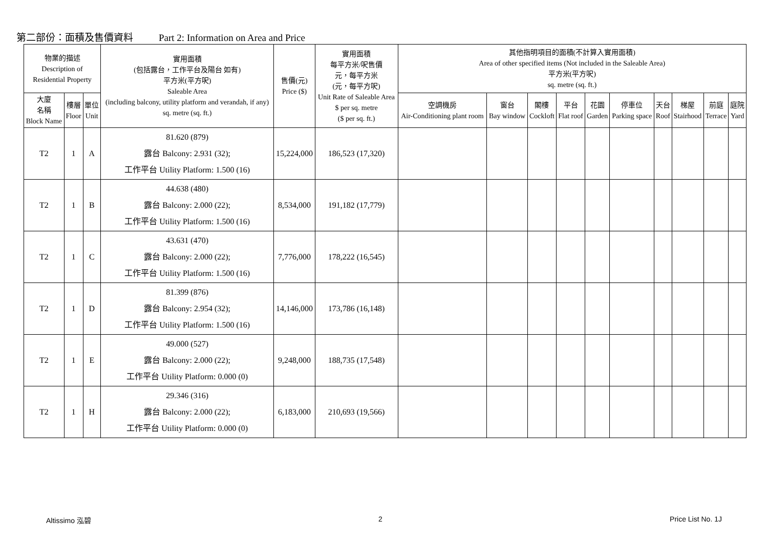第二部份：面積及售價資料 Part 2: Information on Area and Price
| 物業的描述 Description of Residential Property | | | 實用面積 (包括露台，工作平台及陽台 如有) 平方米(平方呎) Saleable Area (including balcony, utility platform and verandah, if any) sq. metre (sq. ft.) | 售價(元) Price ($) | 實用面積 每平方米/呎售價 元，每平方米 (元，每平方呎) Unit Rate of Saleable Area $ per sq. metre ($ per sq. ft.) | 其他指明項目的面積(不計算入實用面積) Area of other specified items (Not included in the Saleable Area) 平方米(平方呎) sq. metre (sq. ft.) | | | | | | | | | |
| --- | --- | --- | --- | --- | --- | --- | --- | --- | --- | --- | --- | --- | --- | --- | --- |
| 大廈 名稱 Block Name | 樓層 Floor | 單位 Unit | | | | 空調機房 Air-Conditioning plant room | 窗台 Bay window | 閣樓 Cockloft | 平台 Flat roof | 花園 Garden | 停車位 Parking space | 天台 Roof | 梯屋 Stairhood | 前庭 Terrace | 庭院 Yard |
| T2 | 1 | A | 81.620 (879) 露台 Balcony: 2.931 (32); 工作平台 Utility Platform: 1.500 (16) | 15,224,000 | 186,523 (17,320) | | | | | | | | | | |
| T2 | 1 | B | 44.638 (480) 露台 Balcony: 2.000 (22); 工作平台 Utility Platform: 1.500 (16) | 8,534,000 | 191,182 (17,779) | | | | | | | | | | |
| T2 | 1 | C | 43.631 (470) 露台 Balcony: 2.000 (22); 工作平台 Utility Platform: 1.500 (16) | 7,776,000 | 178,222 (16,545) | | | | | | | | | | |
| T2 | 1 | D | 81.399 (876) 露台 Balcony: 2.954 (32); 工作平台 Utility Platform: 1.500 (16) | 14,146,000 | 173,786 (16,148) | | | | | | | | | | |
| T2 | 1 | E | 49.000 (527) 露台 Balcony: 2.000 (22); 工作平台 Utility Platform: 0.000 (0) | 9,248,000 | 188,735 (17,548) | | | | | | | | | | |
| T2 | 1 | H | 29.346 (316) 露台 Balcony: 2.000 (22); 工作平台 Utility Platform: 0.000 (0) | 6,183,000 | 210,693 (19,566) | | | | | | | | | | |
Altissimo 泓碧 2 Price List No. 1J